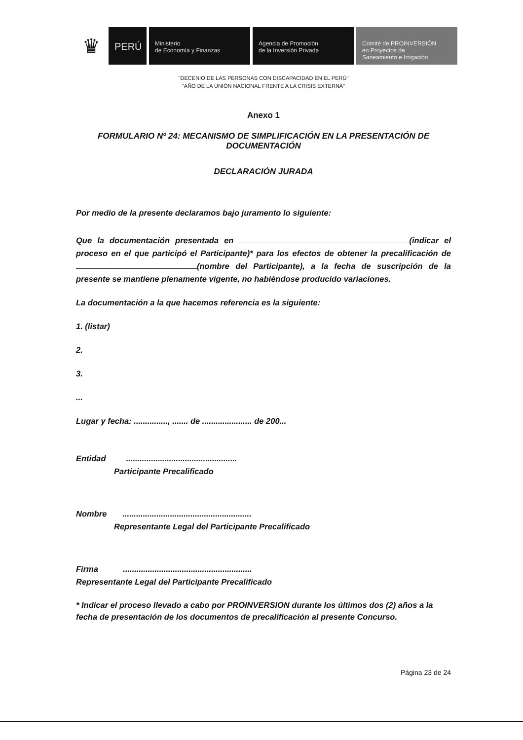♛
PERÚ
Ministerio
de Economía y Finanzas
Agencia de Promoción
de la Inversión Privada
Comité de PROINVERSIÓN
en Proyectos de
Saneamiento e Irrigación
"DECENIO DE LAS PERSONAS CON DISCAPACIDAD EN EL PERÚ"
"AÑO DE LA UNIÓN NACIONAL FRENTE A LA CRISIS EXTERNA"
Anexo 1
FORMULARIO Nº 24: MECANISMO DE SIMPLIFICACIÓN EN LA PRESENTACIÓN DE DOCUMENTACIÓN
DECLARACIÓN JURADA
Por medio de la presente declaramos bajo juramento lo siguiente:
Que la documentación presentada en (indicar el proceso en el que participó el Participante)* para los efectos de obtener la precalificación de (nombre del Participante), a la fecha de suscripción de la presente se mantiene plenamente vigente, no habiéndose producido variaciones.
La documentación a la que hacemos referencia es la siguiente:
1. (listar)
2.
3.
...
Lugar y fecha: ..............., ....... de ...................... de 200...
Entidad .................................................
Participante Precalificado
Nombre .........................................................
Representante Legal del Participante Precalificado
Firma .........................................................
Representante Legal del Participante Precalificado
* Indicar el proceso llevado a cabo por PROINVERSION durante los últimos dos (2) años a la fecha de presentación de los documentos de precalificación al presente Concurso.
Página 23 de 24